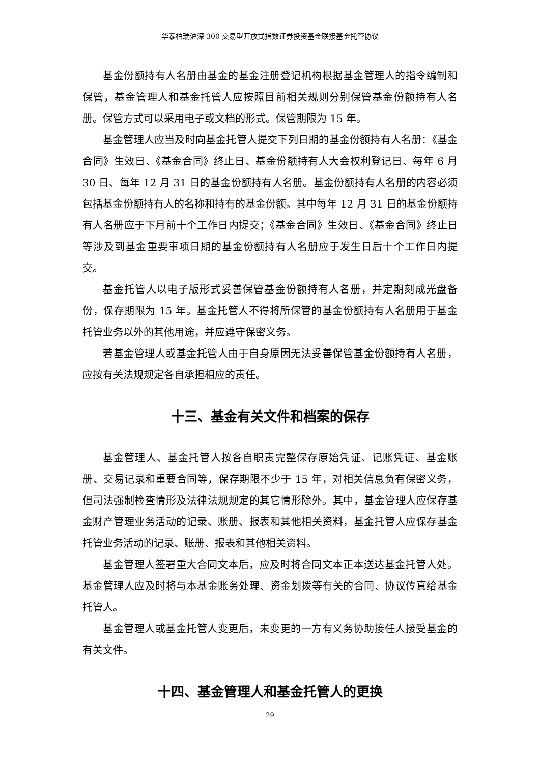华泰柏瑞沪深 300 交易型开放式指数证券投资基金联接基金托管协议
基金份额持有人名册由基金的基金注册登记机构根据基金管理人的指令编制和保管，基金管理人和基金托管人应按照目前相关规则分别保管基金份额持有人名册。保管方式可以采用电子或文档的形式。保管期限为 15 年。
基金管理人应当及时向基金托管人提交下列日期的基金份额持有人名册：《基金合同》生效日、《基金合同》终止日、基金份额持有人大会权利登记日、每年 6 月 30 日、每年 12 月 31 日的基金份额持有人名册。基金份额持有人名册的内容必须包括基金份额持有人的名称和持有的基金份额。其中每年 12 月 31 日的基金份额持有人名册应于下月前十个工作日内提交；《基金合同》生效日、《基金合同》终止日等涉及到基金重要事项日期的基金份额持有人名册应于发生日后十个工作日内提交。
基金托管人以电子版形式妥善保管基金份额持有人名册，并定期刻成光盘备份，保存期限为 15 年。基金托管人不得将所保管的基金份额持有人名册用于基金托管业务以外的其他用途，并应遵守保密义务。
若基金管理人或基金托管人由于自身原因无法妥善保管基金份额持有人名册，应按有关法规规定各自承担相应的责任。
十三、基金有关文件和档案的保存
基金管理人、基金托管人按各自职责完整保存原始凭证、记账凭证、基金账册、交易记录和重要合同等，保存期限不少于 15 年，对相关信息负有保密义务，但司法强制检查情形及法律法规规定的其它情形除外。其中，基金管理人应保存基金财产管理业务活动的记录、账册、报表和其他相关资料，基金托管人应保存基金托管业务活动的记录、账册、报表和其他相关资料。
基金管理人签署重大合同文本后，应及时将合同文本正本送达基金托管人处。基金管理人应及时将与本基金账务处理、资金划拨等有关的合同、协议传真给基金托管人。
基金管理人或基金托管人变更后，未变更的一方有义务协助接任人接受基金的有关文件。
十四、基金管理人和基金托管人的更换
29